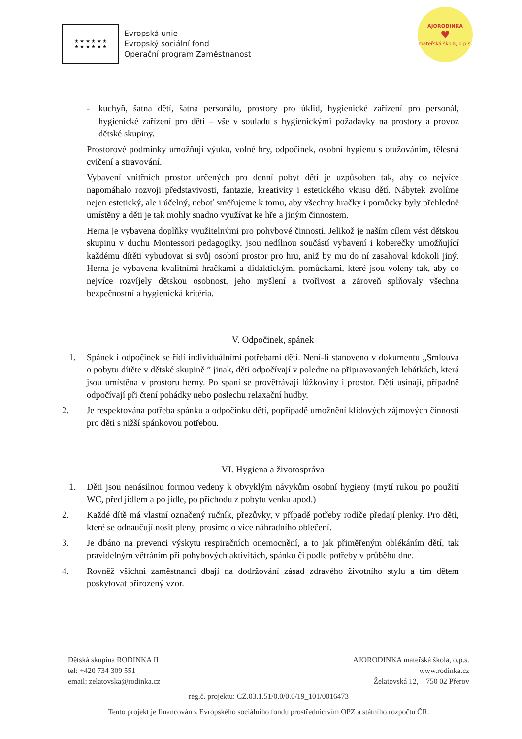★ ★ ★ ★ ★ ★
★ ★ ★ ★ ★ ★
Evropská unie
Evropský sociální fond
Operační program Zaměstnanost
AJORODINKA
♥
mateřská škola, o.p.s.
- kuchyň, šatna dětí, šatna personálu, prostory pro úklid, hygienické zařízení pro personál, hygienické zařízení pro děti – vše v souladu s hygienickými požadavky na prostory a provoz dětské skupiny.
Prostorové podmínky umožňují výuku, volné hry, odpočinek, osobní hygienu s otužováním, tělesná cvičení a stravování.
Vybavení vnitřních prostor určených pro denní pobyt dětí je uzpůsoben tak, aby co nejvíce napomáhalo rozvoji představivosti, fantazie, kreativity i estetického vkusu dětí. Nábytek zvolíme nejen estetický, ale i účelný, neboť směřujeme k tomu, aby všechny hračky i pomůcky byly přehledně umístěny a děti je tak mohly snadno využívat ke hře a jiným činnostem.
Herna je vybavena doplňky využitelnými pro pohybové činnosti. Jelikož je naším cílem vést dětskou skupinu v duchu Montessori pedagogiky, jsou nedílnou součástí vybavení i koberečky umožňující každému dítěti vybudovat si svůj osobní prostor pro hru, aniž by mu do ní zasahoval kdokoli jiný. Herna je vybavena kvalitními hračkami a didaktickými pomůckami, které jsou voleny tak, aby co nejvíce rozvíjely dětskou osobnost, jeho myšlení a tvořivost a zároveň splňovaly všechna bezpečnostní a hygienická kritéria.
V. Odpočinek, spánek
1. Spánek i odpočinek se řídí individuálními potřebami dětí. Není-li stanoveno v dokumentu „Smlouva o pobytu dítěte v dětské skupině ” jinak, děti odpočívají v poledne na připravovaných lehátkách, která jsou umístěna v prostoru herny. Po spaní se provětrávají lůžkoviny i prostor. Děti usínají, případně odpočívají při čtení pohádky nebo poslechu relaxační hudby.
2. Je respektována potřeba spánku a odpočinku dětí, popřípadě umožnění klidových zájmových činností pro děti s nižší spánkovou potřebou.
VI. Hygiena a životospráva
1. Děti jsou nenásilnou formou vedeny k obvyklým návykům osobní hygieny (mytí rukou po použití WC, před jídlem a po jídle, po příchodu z pobytu venku apod.)
2. Každé dítě má vlastní označený ručník, přezůvky, v případě potřeby rodiče předají plenky. Pro děti, které se odnaučují nosit pleny, prosíme o více náhradního oblečení.
3. Je dbáno na prevenci výskytu respiračních onemocnění, a to jak přiměřeným oblékáním dětí, tak pravidelným větráním při pohybových aktivitách, spánku či podle potřeby v průběhu dne.
4. Rovněž všichni zaměstnanci dbají na dodržování zásad zdravého životního stylu a tím dětem poskytovat přirozený vzor.
Dětská skupina RODINKA II
tel: +420 734 309 551
email: zelatovska@rodinka.cz
AJORODINKA mateřská škola, o.p.s.
www.rodinka.cz
Želatovská 12, 750 02 Přerov
reg.č. projektu: CZ.03.1.51/0.0/0.0/19_101/0016473
Tento projekt je financován z Evropského sociálního fondu prostřednictvím OPZ a státního rozpočtu ČR.